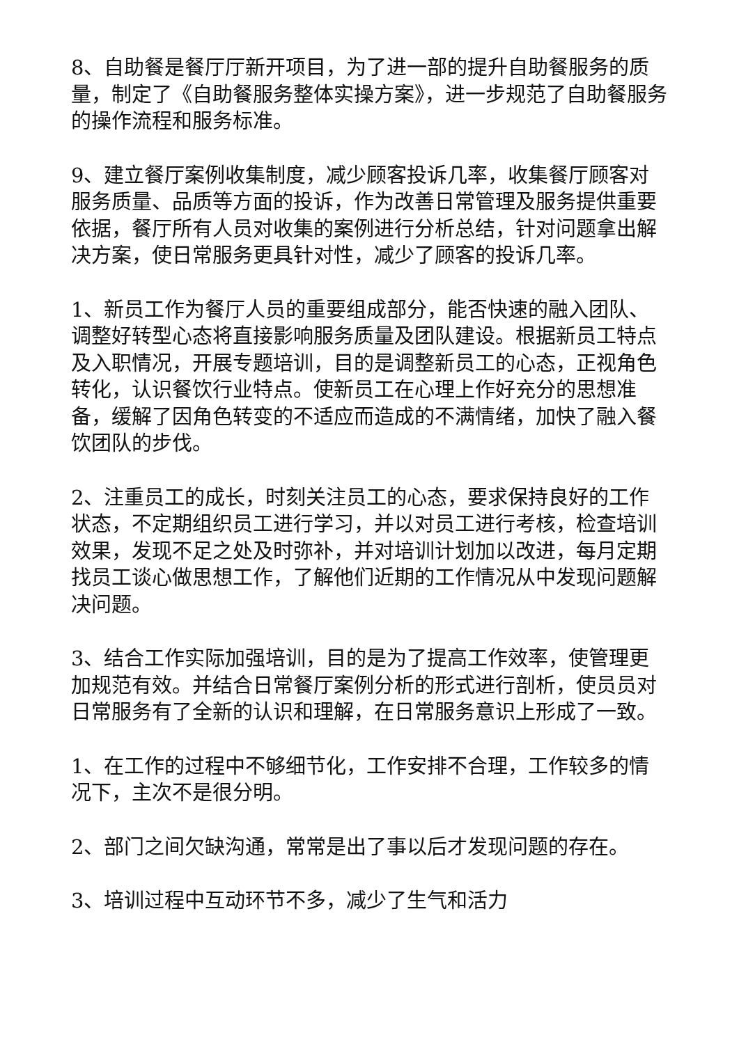8、自助餐是餐厅厅新开项目，为了进一部的提升自助餐服务的质量，制定了《自助餐服务整体实操方案》，进一步规范了自助餐服务的操作流程和服务标准。
9、建立餐厅案例收集制度，减少顾客投诉几率，收集餐厅顾客对服务质量、品质等方面的投诉，作为改善日常管理及服务提供重要依据，餐厅所有人员对收集的案例进行分析总结，针对问题拿出解决方案，使日常服务更具针对性，减少了顾客的投诉几率。
1、新员工作为餐厅人员的重要组成部分，能否快速的融入团队、调整好转型心态将直接影响服务质量及团队建设。根据新员工特点及入职情况，开展专题培训，目的是调整新员工的心态，正视角色转化，认识餐饮行业特点。使新员工在心理上作好充分的思想准备，缓解了因角色转变的不适应而造成的不满情绪，加快了融入餐饮团队的步伐。
2、注重员工的成长，时刻关注员工的心态，要求保持良好的工作状态，不定期组织员工进行学习，并以对员工进行考核，检查培训效果，发现不足之处及时弥补，并对培训计划加以改进，每月定期找员工谈心做思想工作，了解他们近期的工作情况从中发现问题解决问题。
3、结合工作实际加强培训，目的是为了提高工作效率，使管理更加规范有效。并结合日常餐厅案例分析的形式进行剖析，使员员对日常服务有了全新的认识和理解，在日常服务意识上形成了一致。
1、在工作的过程中不够细节化，工作安排不合理，工作较多的情况下，主次不是很分明。
2、部门之间欠缺沟通，常常是出了事以后才发现问题的存在。
3、培训过程中互动环节不多，减少了生气和活力